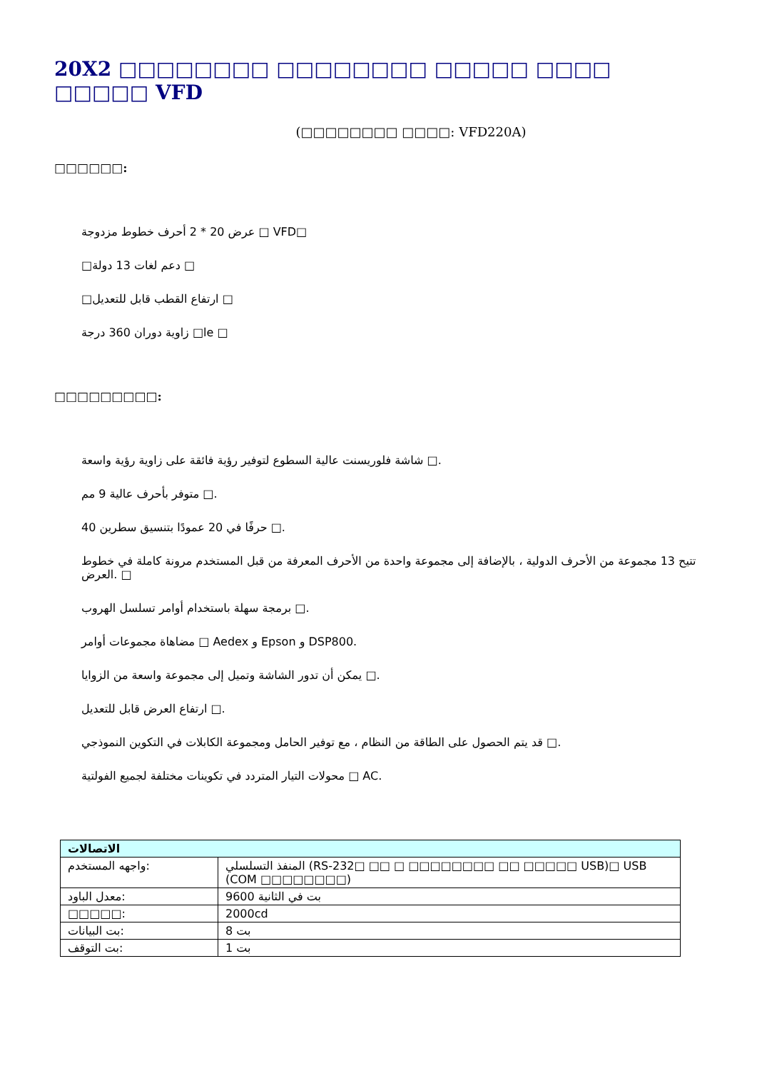20X2 □□□□□□□□ □□□□□□□□ □□□□□ □□□□ □□□□□ VFD
(□□□□□□□□ □□□□: VFD220A)
□□□□□□:
عرض 20 * 2 أحرف خطوط مزدوجة □ VFD□
□دعم لغات 13 دولة □
□ارتفاع القطب قابل للتعديل □
زاوية دوران 360 درجة □le □
□□□□□□□□□:
شاشة فلوريسنت عالية السطوع لتوفير رؤية فائقة على زاوية رؤية واسعة □.
متوفر بأحرف عالية 9 مم □.
40 حرفًا في 20 عمودًا بتنسيق سطرين □.
تتيح 13 مجموعة من الأحرف الدولية ، بالإضافة إلى مجموعة واحدة من الأحرف المعرفة من قبل المستخدم مرونة كاملة في خطوط العرض. □
برمجة سهلة باستخدام أوامر تسلسل الهروب □.
مضاهاة مجموعات أوامر □ Aedex و Epson و DSP800.
يمكن أن تدور الشاشة وتميل إلى مجموعة واسعة من الزوايا □.
ارتفاع العرض قابل للتعديل □.
قد يتم الحصول على الطاقة من النظام ، مع توفير الحامل ومجموعة الكابلات في التكوين النموذجي □.
محولات التيار المتردد في تكوينات مختلفة لجميع الفولتية □ AC.
| الاتصالات | |
| --- | --- |
| واجهه المستخدم: | المنفذ التسلسلي (RS-232□ □□ □ □□□□□□□□ □□ □□□□□ USB)□ USB (COM □□□□□□□□) |
| معدل الباود: | 9600 بت في الثانية |
| □□□□□: | 2000cd |
| بت البيانات: | 8 بت |
| بت التوقف: | 1 بت |